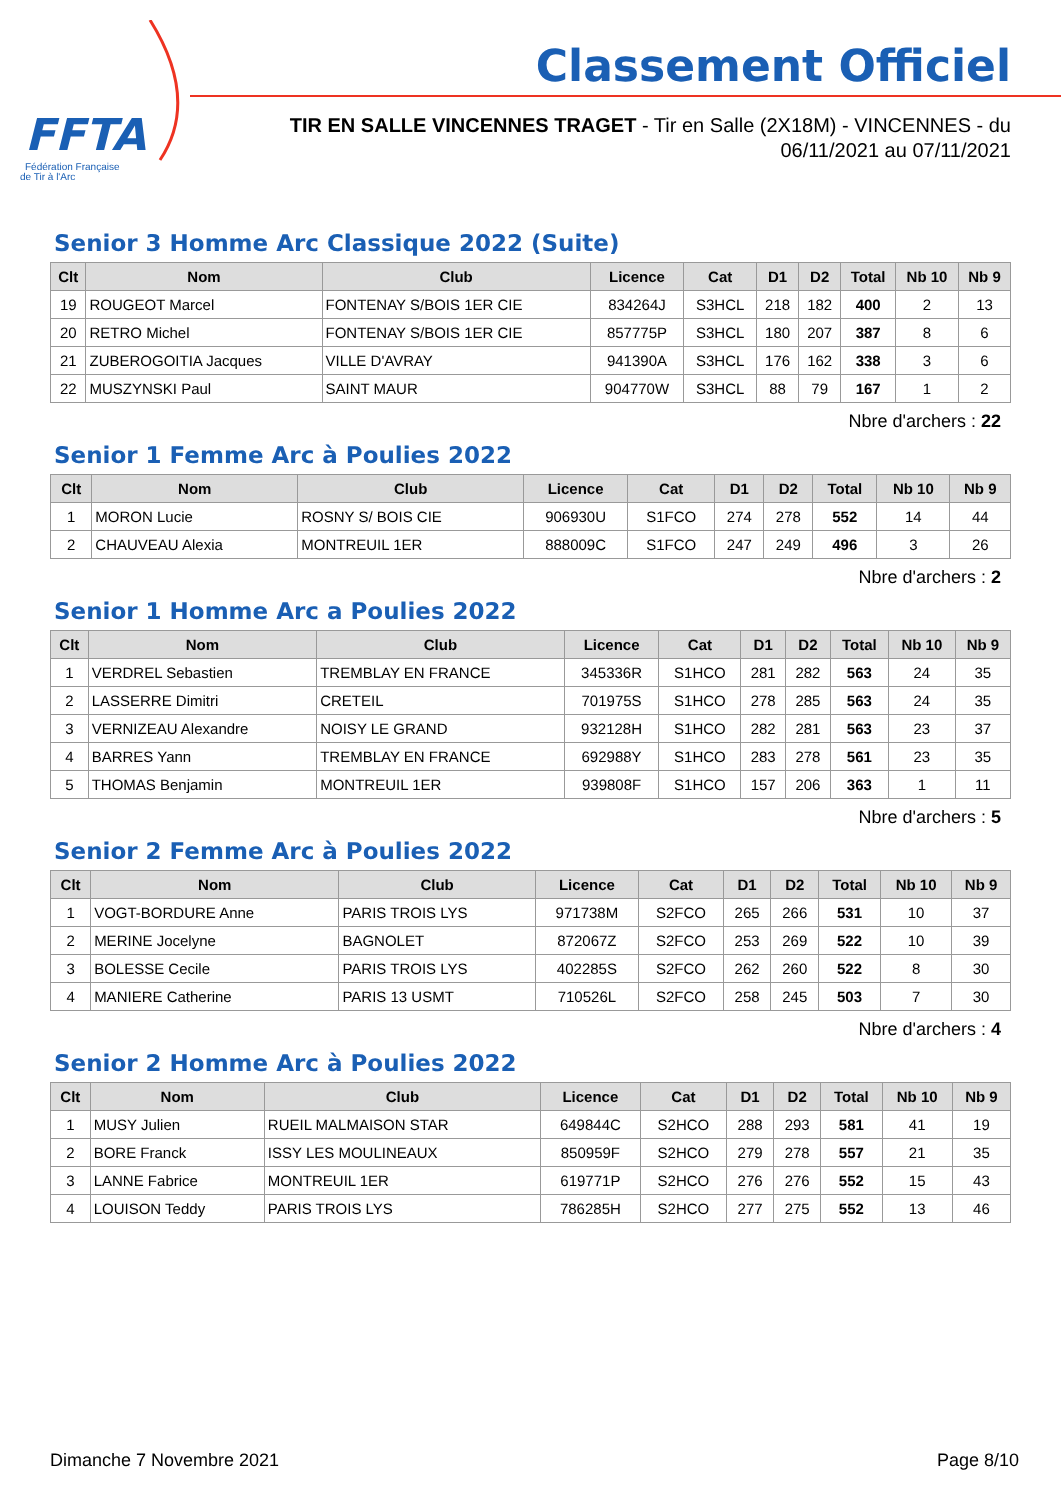FFTA
Fédération Française
de Tir à l'Arc
Classement Officiel
TIR EN SALLE VINCENNES TRAGET - Tir en Salle (2X18M) - VINCENNES - du
06/11/2021 au 07/11/2021
Senior 3 Homme Arc Classique 2022 (Suite)
| Clt | Nom | Club | Licence | Cat | D1 | D2 | Total | Nb 10 | Nb 9 |
| --- | --- | --- | --- | --- | --- | --- | --- | --- | --- |
| 19 | ROUGEOT Marcel | FONTENAY S/BOIS 1ER CIE | 834264J | S3HCL | 218 | 182 | 400 | 2 | 13 |
| 20 | RETRO Michel | FONTENAY S/BOIS 1ER CIE | 857775P | S3HCL | 180 | 207 | 387 | 8 | 6 |
| 21 | ZUBEROGOITIA Jacques | VILLE D'AVRAY | 941390A | S3HCL | 176 | 162 | 338 | 3 | 6 |
| 22 | MUSZYNSKI Paul | SAINT MAUR | 904770W | S3HCL | 88 | 79 | 167 | 1 | 2 |
Nbre d'archers : 22
Senior 1 Femme Arc à Poulies 2022
| Clt | Nom | Club | Licence | Cat | D1 | D2 | Total | Nb 10 | Nb 9 |
| --- | --- | --- | --- | --- | --- | --- | --- | --- | --- |
| 1 | MORON Lucie | ROSNY S/ BOIS CIE | 906930U | S1FCO | 274 | 278 | 552 | 14 | 44 |
| 2 | CHAUVEAU Alexia | MONTREUIL 1ER | 888009C | S1FCO | 247 | 249 | 496 | 3 | 26 |
Nbre d'archers : 2
Senior 1 Homme Arc a Poulies 2022
| Clt | Nom | Club | Licence | Cat | D1 | D2 | Total | Nb 10 | Nb 9 |
| --- | --- | --- | --- | --- | --- | --- | --- | --- | --- |
| 1 | VERDREL Sebastien | TREMBLAY EN FRANCE | 345336R | S1HCO | 281 | 282 | 563 | 24 | 35 |
| 2 | LASSERRE Dimitri | CRETEIL | 701975S | S1HCO | 278 | 285 | 563 | 24 | 35 |
| 3 | VERNIZEAU Alexandre | NOISY LE GRAND | 932128H | S1HCO | 282 | 281 | 563 | 23 | 37 |
| 4 | BARRES Yann | TREMBLAY EN FRANCE | 692988Y | S1HCO | 283 | 278 | 561 | 23 | 35 |
| 5 | THOMAS Benjamin | MONTREUIL 1ER | 939808F | S1HCO | 157 | 206 | 363 | 1 | 11 |
Nbre d'archers : 5
Senior 2 Femme Arc à Poulies 2022
| Clt | Nom | Club | Licence | Cat | D1 | D2 | Total | Nb 10 | Nb 9 |
| --- | --- | --- | --- | --- | --- | --- | --- | --- | --- |
| 1 | VOGT-BORDURE Anne | PARIS TROIS LYS | 971738M | S2FCO | 265 | 266 | 531 | 10 | 37 |
| 2 | MERINE Jocelyne | BAGNOLET | 872067Z | S2FCO | 253 | 269 | 522 | 10 | 39 |
| 3 | BOLESSE Cecile | PARIS TROIS LYS | 402285S | S2FCO | 262 | 260 | 522 | 8 | 30 |
| 4 | MANIERE Catherine | PARIS 13 USMT | 710526L | S2FCO | 258 | 245 | 503 | 7 | 30 |
Nbre d'archers : 4
Senior 2 Homme Arc à Poulies 2022
| Clt | Nom | Club | Licence | Cat | D1 | D2 | Total | Nb 10 | Nb 9 |
| --- | --- | --- | --- | --- | --- | --- | --- | --- | --- |
| 1 | MUSY Julien | RUEIL MALMAISON STAR | 649844C | S2HCO | 288 | 293 | 581 | 41 | 19 |
| 2 | BORE Franck | ISSY LES MOULINEAUX | 850959F | S2HCO | 279 | 278 | 557 | 21 | 35 |
| 3 | LANNE Fabrice | MONTREUIL 1ER | 619771P | S2HCO | 276 | 276 | 552 | 15 | 43 |
| 4 | LOUISON Teddy | PARIS TROIS LYS | 786285H | S2HCO | 277 | 275 | 552 | 13 | 46 |
Dimanche 7 Novembre 2021 Page 8/10